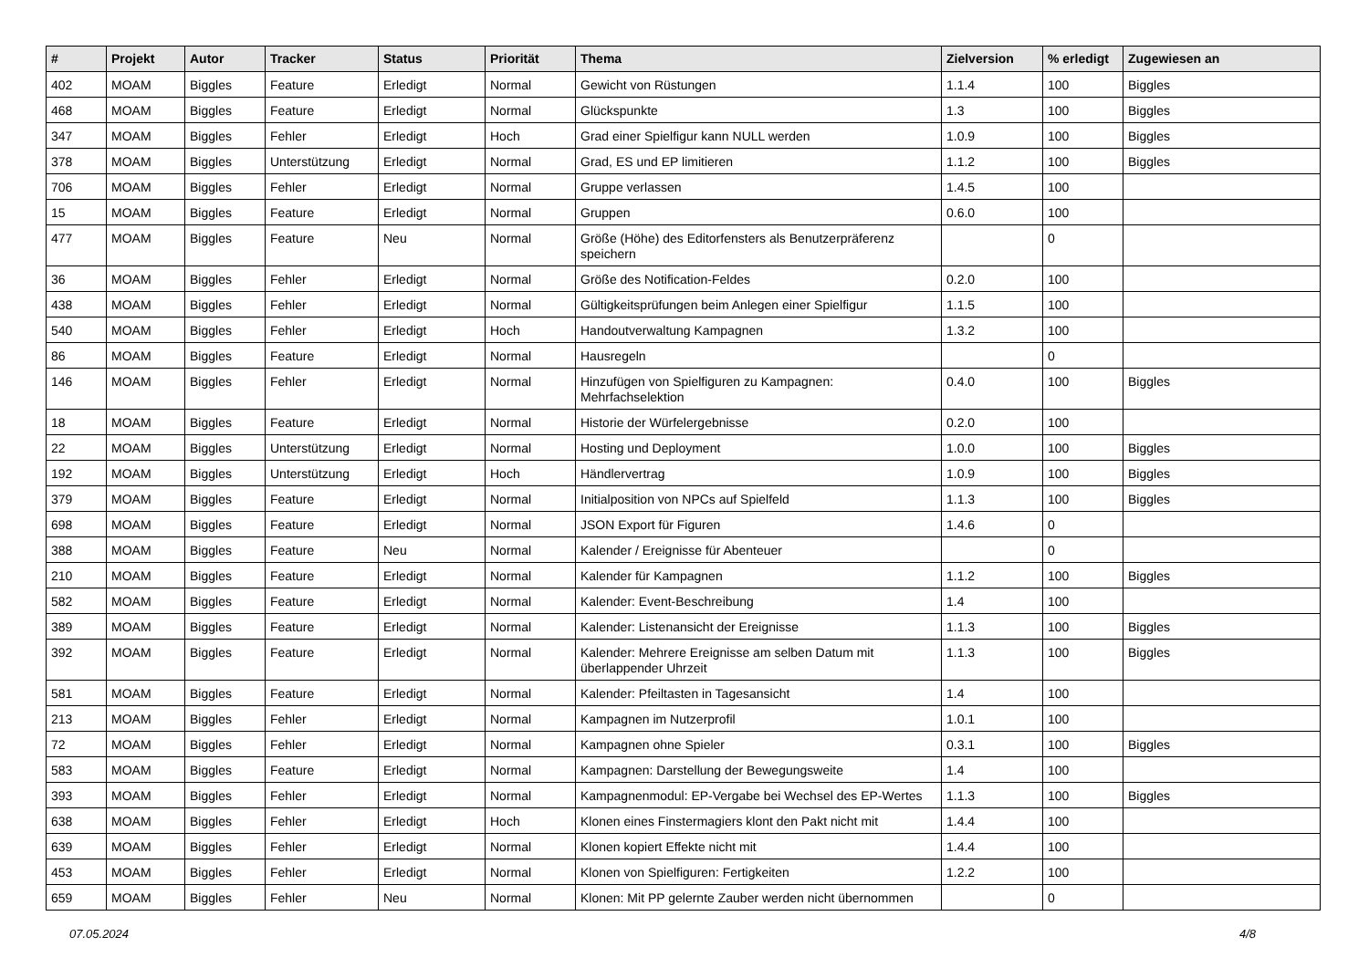| # | Projekt | Autor | Tracker | Status | Priorität | Thema | Zielversion | % erledigt | Zugewiesen an |
| --- | --- | --- | --- | --- | --- | --- | --- | --- | --- |
| 402 | MOAM | Biggles | Feature | Erledigt | Normal | Gewicht von Rüstungen | 1.1.4 | 100 | Biggles |
| 468 | MOAM | Biggles | Feature | Erledigt | Normal | Glückspunkte | 1.3 | 100 | Biggles |
| 347 | MOAM | Biggles | Fehler | Erledigt | Hoch | Grad einer Spielfigur kann NULL werden | 1.0.9 | 100 | Biggles |
| 378 | MOAM | Biggles | Unterstützung | Erledigt | Normal | Grad, ES und EP limitieren | 1.1.2 | 100 | Biggles |
| 706 | MOAM | Biggles | Fehler | Erledigt | Normal | Gruppe verlassen | 1.4.5 | 100 | |
| 15 | MOAM | Biggles | Feature | Erledigt | Normal | Gruppen | 0.6.0 | 100 | |
| 477 | MOAM | Biggles | Feature | Neu | Normal | Größe (Höhe) des Editorfensters als Benutzerpräferenz speichern | | 0 | |
| 36 | MOAM | Biggles | Fehler | Erledigt | Normal | Größe des Notification-Feldes | 0.2.0 | 100 | |
| 438 | MOAM | Biggles | Fehler | Erledigt | Normal | Gültigkeitsprüfungen beim Anlegen einer Spielfigur | 1.1.5 | 100 | |
| 540 | MOAM | Biggles | Fehler | Erledigt | Hoch | Handoutverwaltung Kampagnen | 1.3.2 | 100 | |
| 86 | MOAM | Biggles | Feature | Erledigt | Normal | Hausregeln | | 0 | |
| 146 | MOAM | Biggles | Fehler | Erledigt | Normal | Hinzufügen von Spielfiguren zu Kampagnen: Mehrfachselektion | 0.4.0 | 100 | Biggles |
| 18 | MOAM | Biggles | Feature | Erledigt | Normal | Historie der Würfelergebnisse | 0.2.0 | 100 | |
| 22 | MOAM | Biggles | Unterstützung | Erledigt | Normal | Hosting und Deployment | 1.0.0 | 100 | Biggles |
| 192 | MOAM | Biggles | Unterstützung | Erledigt | Hoch | Händlervertrag | 1.0.9 | 100 | Biggles |
| 379 | MOAM | Biggles | Feature | Erledigt | Normal | Initialposition von NPCs auf Spielfeld | 1.1.3 | 100 | Biggles |
| 698 | MOAM | Biggles | Feature | Erledigt | Normal | JSON Export für Figuren | 1.4.6 | 0 | |
| 388 | MOAM | Biggles | Feature | Neu | Normal | Kalender / Ereignisse für Abenteuer | | 0 | |
| 210 | MOAM | Biggles | Feature | Erledigt | Normal | Kalender für Kampagnen | 1.1.2 | 100 | Biggles |
| 582 | MOAM | Biggles | Feature | Erledigt | Normal | Kalender: Event-Beschreibung | 1.4 | 100 | |
| 389 | MOAM | Biggles | Feature | Erledigt | Normal | Kalender: Listenansicht der Ereignisse | 1.1.3 | 100 | Biggles |
| 392 | MOAM | Biggles | Feature | Erledigt | Normal | Kalender: Mehrere Ereignisse am selben Datum mit überlappender Uhrzeit | 1.1.3 | 100 | Biggles |
| 581 | MOAM | Biggles | Feature | Erledigt | Normal | Kalender: Pfeiltasten in Tagesansicht | 1.4 | 100 | |
| 213 | MOAM | Biggles | Fehler | Erledigt | Normal | Kampagnen im Nutzerprofil | 1.0.1 | 100 | |
| 72 | MOAM | Biggles | Fehler | Erledigt | Normal | Kampagnen ohne Spieler | 0.3.1 | 100 | Biggles |
| 583 | MOAM | Biggles | Feature | Erledigt | Normal | Kampagnen: Darstellung der Bewegungsweite | 1.4 | 100 | |
| 393 | MOAM | Biggles | Fehler | Erledigt | Normal | Kampagnenmodul: EP-Vergabe bei Wechsel des EP-Wertes | 1.1.3 | 100 | Biggles |
| 638 | MOAM | Biggles | Fehler | Erledigt | Hoch | Klonen eines Finstermagiers klont den Pakt nicht mit | 1.4.4 | 100 | |
| 639 | MOAM | Biggles | Fehler | Erledigt | Normal | Klonen kopiert Effekte nicht mit | 1.4.4 | 100 | |
| 453 | MOAM | Biggles | Fehler | Erledigt | Normal | Klonen von Spielfiguren: Fertigkeiten | 1.2.2 | 100 | |
| 659 | MOAM | Biggles | Fehler | Neu | Normal | Klonen: Mit PP gelernte Zauber werden nicht übernommen | | 0 | |
07.05.2024 4/8